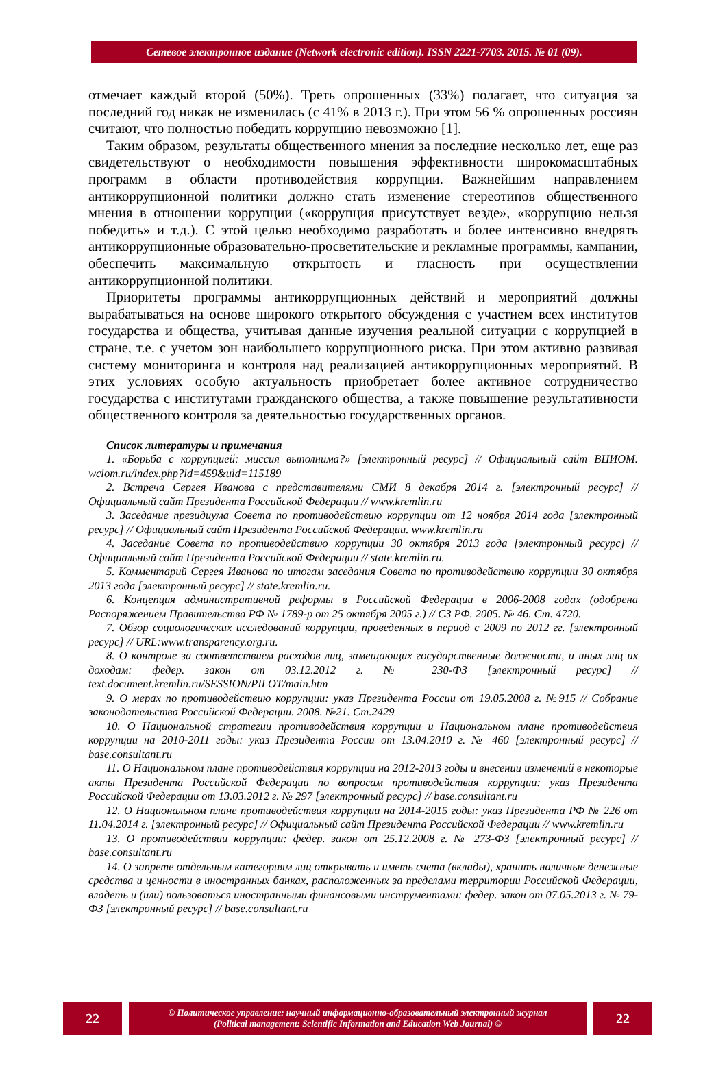Сетевое электронное издание (Network electronic edition). ISSN 2221-7703. 2015. № 01 (09).
отмечает каждый второй (50%). Треть опрошенных (33%) полагает, что ситуация за последний год никак не изменилась (с 41% в 2013 г.). При этом 56 % опрошенных россиян считают, что полностью победить коррупцию невозможно [1].
Таким образом, результаты общественного мнения за последние несколько лет, еще раз свидетельствуют о необходимости повышения эффективности широкомасштабных программ в области противодействия коррупции. Важнейшим направлением антикоррупционной политики должно стать изменение стереотипов общественного мнения в отношении коррупции («коррупция присутствует везде», «коррупцию нельзя победить» и т.д.). С этой целью необходимо разработать и более интенсивно внедрять антикоррупционные образовательно-просветительские и рекламные программы, кампании, обеспечить максимальную открытость и гласность при осуществлении антикоррупционной политики.
Приоритеты программы антикоррупционных действий и мероприятий должны вырабатываться на основе широкого открытого обсуждения с участием всех институтов государства и общества, учитывая данные изучения реальной ситуации с коррупцией в стране, т.е. с учетом зон наибольшего коррупционного риска. При этом активно развивая систему мониторинга и контроля над реализацией антикоррупционных мероприятий. В этих условиях особую актуальность приобретает более активное сотрудничество государства с институтами гражданского общества, а также повышение результативности общественного контроля за деятельностью государственных органов.
Список литературы и примечания
1. «Борьба с коррупцией: миссия выполнима?» [электронный ресурс] // Официальный сайт ВЦИОМ. wciom.ru/index.php?id=459&uid=115189
2. Встреча Сергея Иванова с представителями СМИ 8 декабря 2014 г. [электронный ресурс] // Официальный сайт Президента Российской Федерации // www.kremlin.ru
3. Заседание президиума Совета по противодействию коррупции от 12 ноября 2014 года [электронный ресурс] // Официальный сайт Президента Российской Федерации. www.kremlin.ru
4. Заседание Совета по противодействию коррупции 30 октября 2013 года [электронный ресурс] // Официальный сайт Президента Российской Федерации // state.kremlin.ru.
5. Комментарий Сергея Иванова по итогам заседания Совета по противодействию коррупции 30 октября 2013 года [электронный ресурс] // state.kremlin.ru.
6. Концепция административной реформы в Российской Федерации в 2006-2008 годах (одобрена Распоряжением Правительства РФ № 1789-р от 25 октября 2005 г.) // СЗ РФ. 2005. № 46. Ст. 4720.
7. Обзор социологических исследований коррупции, проведенных в период с 2009 по 2012 гг. [электронный ресурс] // URL:www.transparency.org.ru.
8. О контроле за соответствием расходов лиц, замещающих государственные должности, и иных лиц их доходам: федер. закон от 03.12.2012 г. № 230-ФЗ [электронный ресурс] // text.document.kremlin.ru/SESSION/PILOT/main.htm
9. О мерах по противодействию коррупции: указ Президента России от 19.05.2008 г. №915 // Собрание законодательства Российской Федерации. 2008. №21. Ст.2429
10. О Национальной стратегии противодействия коррупции и Национальном плане противодействия коррупции на 2010-2011 годы: указ Президента России от 13.04.2010 г. № 460 [электронный ресурс] // base.consultant.ru
11. О Национальном плане противодействия коррупции на 2012-2013 годы и внесении изменений в некоторые акты Президента Российской Федерации по вопросам противодействия коррупции: указ Президента Российской Федерации от 13.03.2012 г. № 297 [электронный ресурс] // base.consultant.ru
12. О Национальном плане противодействия коррупции на 2014-2015 годы: указ Президента РФ № 226 от 11.04.2014 г. [электронный ресурс] // Официальный сайт Президента Российской Федерации // www.kremlin.ru
13. О противодействии коррупции: федер. закон от 25.12.2008 г. № 273-ФЗ [электронный ресурс] // base.consultant.ru
14. О запрете отдельным категориям лиц открывать и иметь счета (вклады), хранить наличные денежные средства и ценности в иностранных банках, расположенных за пределами территории Российской Федерации, владеть и (или) пользоваться иностранными финансовыми инструментами: федер. закон от 07.05.2013 г. № 79-ФЗ [электронный ресурс] // base.consultant.ru
22
© Политическое управление: научный информационно-образовательный электронный журнал
(Political management: Scientific Information and Education Web Journal) ©
22